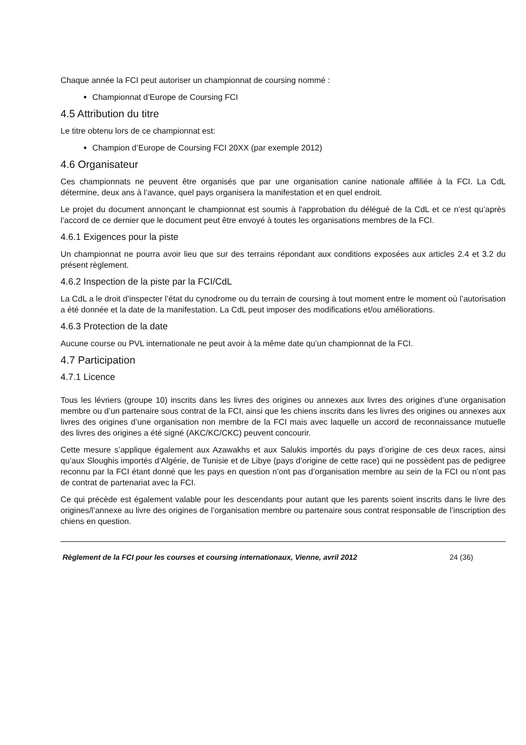Chaque année la FCI peut autoriser un championnat de coursing nommé :
Championnat d’Europe de Coursing FCI
4.5 Attribution du titre
Le titre obtenu lors de ce championnat est:
Champion d’Europe de Coursing FCI 20XX (par exemple 2012)
4.6 Organisateur
Ces championnats ne peuvent être organisés que par une organisation canine nationale affiliée à la FCI. La CdL détermine, deux ans à l’avance, quel pays organisera la manifestation et en quel endroit.
Le projet du document annonçant le championnat est soumis à l'approbation du délégué de la CdL et ce n’est qu’après l’accord de ce dernier que le document peut être envoyé à toutes les organisations membres de la FCI.
4.6.1 Exigences pour la piste
Un championnat ne pourra avoir lieu que sur des terrains répondant aux conditions exposées aux articles 2.4 et 3.2 du présent règlement.
4.6.2 Inspection de la piste par la FCI/CdL
La CdL a le droit d’inspecter l’état du cynodrome ou du terrain de coursing à tout moment entre le moment où l’autorisation a été donnée et la date de la manifestation. La CdL peut imposer des modifications et/ou améliorations.
4.6.3 Protection de la date
Aucune course ou PVL internationale ne peut avoir à la même date qu’un championnat de la FCI.
4.7 Participation
4.7.1 Licence
Tous les lévriers (groupe 10) inscrits dans les livres des origines ou annexes aux livres des origines d’une organisation membre ou d’un partenaire sous contrat de la FCI, ainsi que les chiens inscrits dans les livres des origines ou annexes aux livres des origines d’une organisation non membre de la FCI mais avec laquelle un accord de reconnaissance mutuelle des livres des origines a été signé (AKC/KC/CKC) peuvent concourir.
Cette mesure s’applique également aux Azawakhs et aux Salukis importés du pays d’origine de ces deux races, ainsi qu’aux Sloughis importés d’Algérie, de Tunisie et de Libye (pays d’origine de cette race) qui ne possèdent pas de pedigree reconnu par la FCI étant donné que les pays en question n’ont pas d’organisation membre au sein de la FCI ou n’ont pas de contrat de partenariat avec la FCI.
Ce qui précède est également valable pour les descendants pour autant que les parents soient inscrits dans le livre des origines/l’annexe au livre des origines de l’organisation membre ou partenaire sous contrat responsable de l’inscription des chiens en question.
Règlement de la FCI pour les courses et coursing internationaux, Vienne, avril 2012 24 (36)